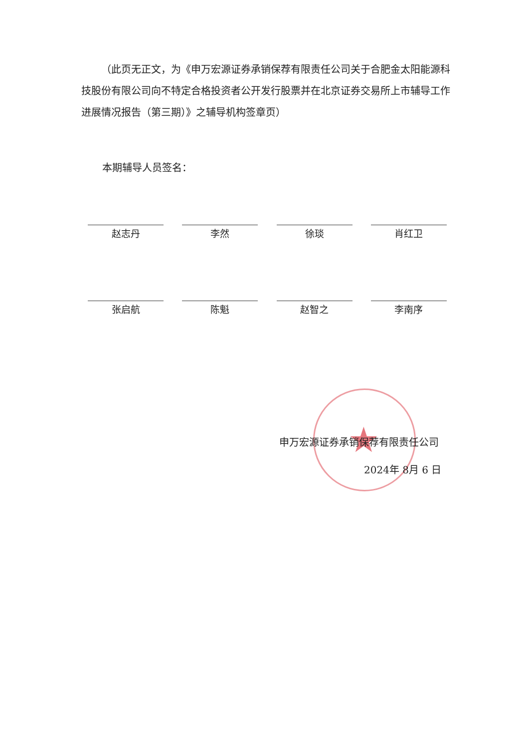（此页无正文，为《申万宏源证券承销保荐有限责任公司关于合肥金太阳能源科技股份有限公司向不特定合格投资者公开发行股票并在北京证券交易所上市辅导工作进展情况报告（第三期）》之辅导机构签章页）
本期辅导人员签名：
赵志丹 李然 徐琰 肖红卫
张启航 陈魁 赵智之 李南序
★
申万宏源证券承销保荐有限责任公司
2024年 8月 6 日